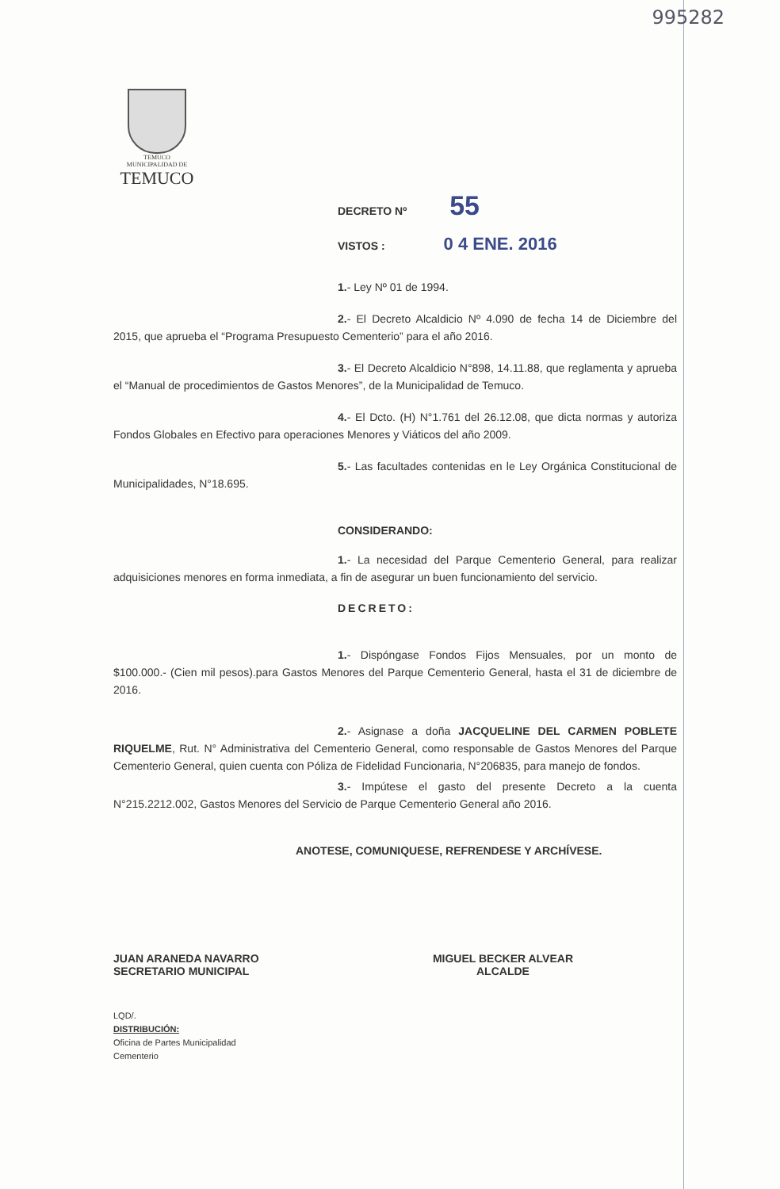995282
TEMUCO
MUNICIPALIDAD DE
TEMUCO
DECRETO Nº 55
VISTOS : 0 4 ENE. 2016
1.- Ley Nº 01 de 1994.
2.- El Decreto Alcaldicio Nº 4.090 de fecha 14 de Diciembre del 2015, que aprueba el “Programa Presupuesto Cementerio” para el año 2016.
3.- El Decreto Alcaldicio N°898, 14.11.88, que reglamenta y aprueba el “Manual de procedimientos de Gastos Menores”, de la Municipalidad de Temuco.
4.- El Dcto. (H) N°1.761 del 26.12.08, que dicta normas y autoriza Fondos Globales en Efectivo para operaciones Menores y Viáticos del año 2009.
5.- Las facultades contenidas en le Ley Orgánica Constitucional de Municipalidades, N°18.695.
CONSIDERANDO:
1.- La necesidad del Parque Cementerio General, para realizar adquisiciones menores en forma inmediata, a fin de asegurar un buen funcionamiento del servicio.
DECRETO:
1.- Dispóngase Fondos Fijos Mensuales, por un monto de $100.000.- (Cien mil pesos).para Gastos Menores del Parque Cementerio General, hasta el 31 de diciembre de 2016.
2.- Asignase a doña JACQUELINE DEL CARMEN POBLETE RIQUELME, Rut. N° Administrativa del Cementerio General, como responsable de Gastos Menores del Parque Cementerio General, quien cuenta con Póliza de Fidelidad Funcionaria, N°206835, para manejo de fondos.
3.- Impútese el gasto del presente Decreto a la cuenta N°215.2212.002, Gastos Menores del Servicio de Parque Cementerio General año 2016.
ANOTESE, COMUNIQUESE, REFRENDESE Y ARCHÍVESE.
JUAN ARANEDA NAVARRO
SECRETARIO MUNICIPAL
MIGUEL BECKER ALVEAR
ALCALDE
LQD/.
DISTRIBUCIÓN:
Oficina de Partes Municipalidad
Cementerio